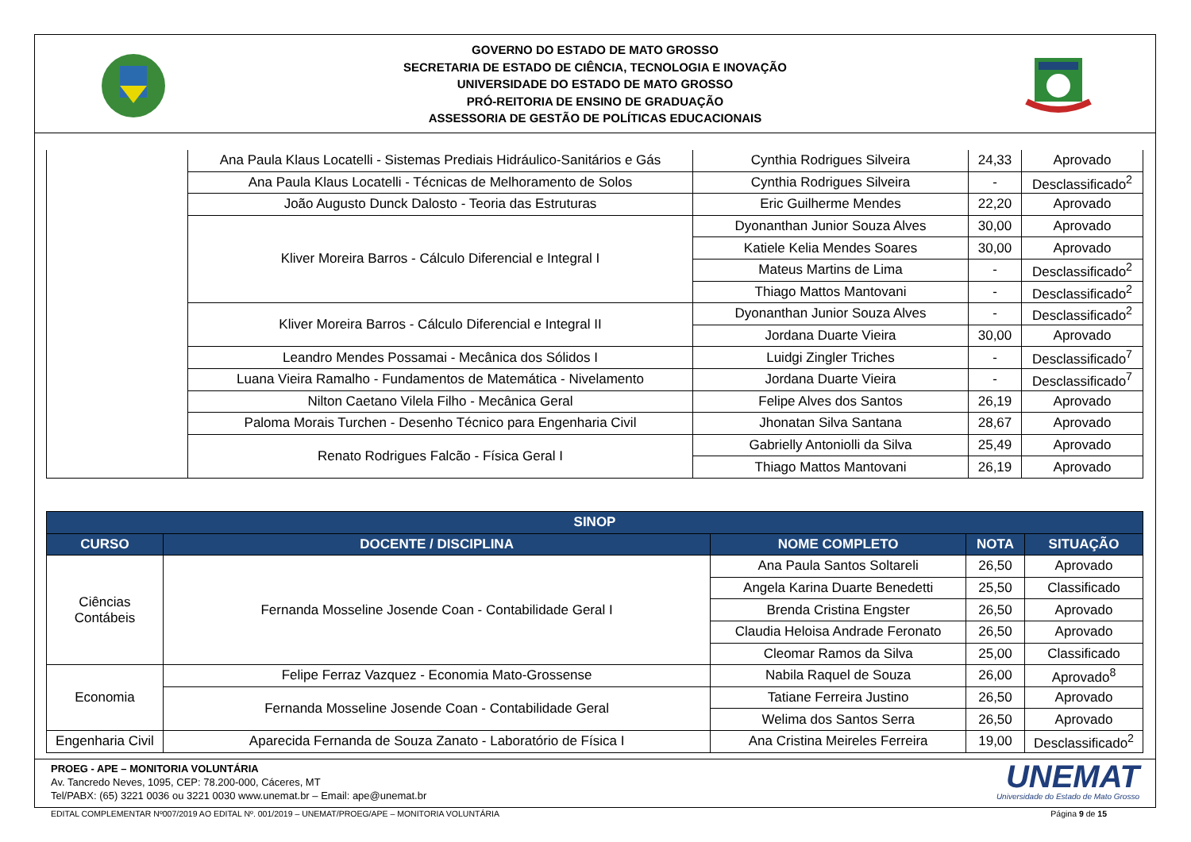GOVERNO DO ESTADO DE MATO GROSSO
SECRETARIA DE ESTADO DE CIÊNCIA, TECNOLOGIA E INOVAÇÃO
UNIVERSIDADE DO ESTADO DE MATO GROSSO
PRÓ-REITORIA DE ENSINO DE GRADUAÇÃO
ASSESSORIA DE GESTÃO DE POLÍTICAS EDUCACIONAIS
| | Ana Paula Klaus Locatelli - Sistemas Prediais Hidráulico-Sanitários e Gás | Cynthia Rodrigues Silveira | 24,33 | Aprovado |
| | Ana Paula Klaus Locatelli - Técnicas de Melhoramento de Solos | Cynthia Rodrigues Silveira | - | Desclassificado<sup>2</sup> |
| | João Augusto Dunck Dalosto - Teoria das Estruturas | Eric Guilherme Mendes | 22,20 | Aprovado |
| | Kliver Moreira Barros - Cálculo Diferencial e Integral I | Dyonanthan Junior Souza Alves | 30,00 | Aprovado |
| | | Katiele Kelia Mendes Soares | 30,00 | Aprovado |
| | | Mateus Martins de Lima | - | Desclassificado<sup>2</sup> |
| | | Thiago Mattos Mantovani | - | Desclassificado<sup>2</sup> |
| | Kliver Moreira Barros - Cálculo Diferencial e Integral II | Dyonanthan Junior Souza Alves | - | Desclassificado<sup>2</sup> |
| | | Jordana Duarte Vieira | 30,00 | Aprovado |
| | Leandro Mendes Possamai - Mecânica dos Sólidos I | Luidgi Zingler Triches | - | Desclassificado<sup>7</sup> |
| | Luana Vieira Ramalho - Fundamentos de Matemática - Nivelamento | Jordana Duarte Vieira | - | Desclassificado<sup>7</sup> |
| | Nilton Caetano Vilela Filho - Mecânica Geral | Felipe Alves dos Santos | 26,19 | Aprovado |
| | Paloma Morais Turchen - Desenho Técnico para Engenharia Civil | Jhonatan Silva Santana | 28,67 | Aprovado |
| | Renato Rodrigues Falcão - Física Geral I | Gabrielly Antoniolli da Silva | 25,49 | Aprovado |
| | | Thiago Mattos Mantovani | 26,19 | Aprovado |
| SINOP | | | | |
| --- | --- | --- | --- | --- |
| CURSO | DOCENTE / DISCIPLINA | NOME COMPLETO | NOTA | SITUAÇÃO |
| Ciências Contábeis | Fernanda Mosseline Josende Coan - Contabilidade Geral I | Ana Paula Santos Soltareli | 26,50 | Aprovado |
| | | Angela Karina Duarte Benedetti | 25,50 | Classificado |
| | | Brenda Cristina Engster | 26,50 | Aprovado |
| | | Claudia Heloisa Andrade Feronato | 26,50 | Aprovado |
| | | Cleomar Ramos da Silva | 25,00 | Classificado |
| Economia | Felipe Ferraz Vazquez - Economia Mato-Grossense | Nabila Raquel de Souza | 26,00 | Aprovado<sup>8</sup> |
| | Fernanda Mosseline Josende Coan - Contabilidade Geral | Tatiane Ferreira Justino | 26,50 | Aprovado |
| | | Welima dos Santos Serra | 26,50 | Aprovado |
| Engenharia Civil | Aparecida Fernanda de Souza Zanato - Laboratório de Física I | Ana Cristina Meireles Ferreira | 19,00 | Desclassificado<sup>2</sup> |
PROEG - APE – MONITORIA VOLUNTÁRIA
Av. Tancredo Neves, 1095, CEP: 78.200-000, Cáceres, MT
Tel/PABX: (65) 3221 0036 ou 3221 0030 www.unemat.br – Email: ape@unemat.br
UNEMAT
Universidade do Estado de Mato Grosso
EDITAL COMPLEMENTAR Nº007/2019 AO EDITAL Nº. 001/2019 – UNEMAT/PROEG/APE – MONITORIA VOLUNTÁRIA Página 9 de 15